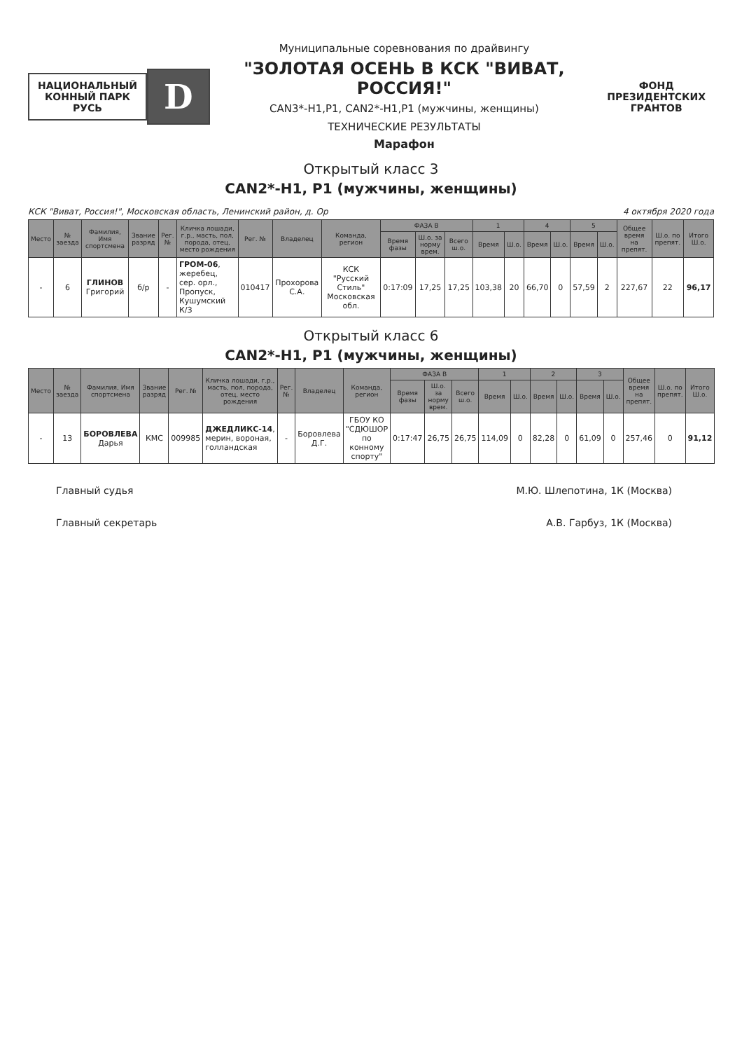НАЦИОНАЛЬНЫЙ
КОННЫЙ ПАРК
РУСЬ
D
Муниципальные соревнования по драйвингу
"ЗОЛОТАЯ ОСЕНЬ В КСК "ВИВАТ, РОССИЯ!"
CAN3*-H1,P1, CAN2*-H1,P1 (мужчины, женщины)
ТЕХНИЧЕСКИЕ РЕЗУЛЬТАТЫ
Марафон
ФОНД
ПРЕЗИДЕНТСКИХ
ГРАНТОВ
Открытый класс 3
CAN2*-H1, P1 (мужчины, женщины)
КСК "Виват, Россия!", Московская область, Ленинский район, д. Ор 4 октября 2020 года
| Место | № заезда | Фамилия, Имя спортсмена | Звание разряд | Рег. № | Кличка лошади, г.р., масть, пол, порода, отец, место рождения | Рег. № | Владелец | Команда, регион | ФАЗА B | | | 1 | | 4 | | 5 | | Общее время на препят. | Ш.о. по препят. | Итого Ш.о. |
| --- | --- | --- | --- | --- | --- | --- | --- | --- | --- | --- | --- | --- | --- | --- | --- | --- | --- | --- | --- | --- |
| | | | | | | | | | Время фазы | Ш.о. за норму врем. | Всего ш.о. | Время | Ш.о. | Время | Ш.о. | Время | Ш.о. | | | |
| - | 6 | ГЛИНОВ Григорий | б/р | - | ГРОМ-06 , жеребец, сер. орл., Пропуск, Кушумский К/З | 010417 | Прохорова С.А. | КСК "Русский Стиль" Московская обл. | 0:17:09 | 17,25 | 17,25 | 103,38 | 20 | 66,70 | 0 | 57,59 | 2 | 227,67 | 22 | 96,17 |
Открытый класс 6
CAN2*-H1, P1 (мужчины, женщины)
| Место | № заезда | Фамилия, Имя спортсмена | Звание разряд | Рег. № | Кличка лошади, г.р., масть, пол, порода, отец, место рождения | Рег. № | Владелец | Команда, регион | ФАЗА B | | | 1 | | 2 | | 3 | | Общее время на препят. | Ш.о. по препят. | Итого Ш.о. |
| --- | --- | --- | --- | --- | --- | --- | --- | --- | --- | --- | --- | --- | --- | --- | --- | --- | --- | --- | --- | --- |
| | | | | | | | | | Время фазы | Ш.о. за норму врем. | Всего ш.о. | Время | Ш.о. | Время | Ш.о. | Время | Ш.о. | | | |
| - | 13 | БОРОВЛЕВА Дарья | КМС | 009985 | ДЖЕДЛИКС-14 , мерин, вороная, голландская | - | Боровлева Д.Г. | ГБОУ КО "СДЮШОР по конному спорту" | 0:17:47 | 26,75 | 26,75 | 114,09 | 0 | 82,28 | 0 | 61,09 | 0 | 257,46 | 0 | 91,12 |
Главный судья М.Ю. Шлепотина, 1К (Москва)
Главный секретарь А.В. Гарбуз, 1К (Москва)